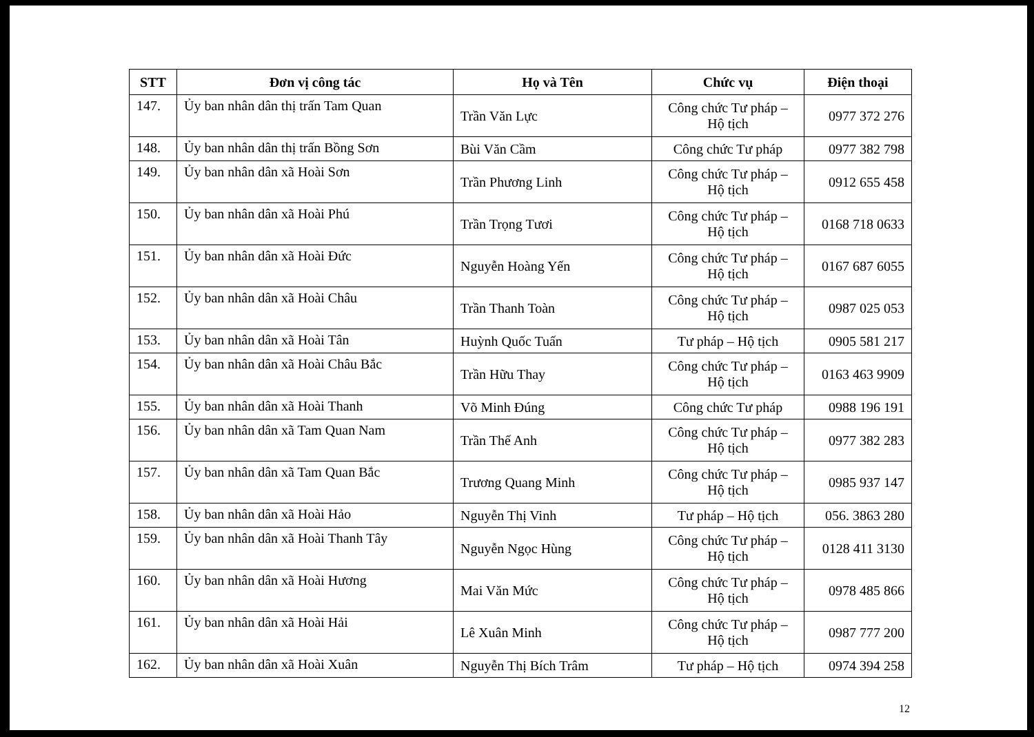| STT | Đơn vị công tác | Họ và Tên | Chức vụ | Điện thoại |
| --- | --- | --- | --- | --- |
| 147. | Ủy ban nhân dân thị trấn Tam Quan | Trần Văn Lực | Công chức Tư pháp – Hộ tịch | 0977 372 276 |
| 148. | Ủy ban nhân dân thị trấn Bồng Sơn | Bùi Văn Cầm | Công chức Tư pháp | 0977 382 798 |
| 149. | Ủy ban nhân dân xã Hoài Sơn | Trần Phương Linh | Công chức Tư pháp – Hộ tịch | 0912 655 458 |
| 150. | Ủy ban nhân dân xã Hoài Phú | Trần Trọng Tươi | Công chức Tư pháp – Hộ tịch | 0168 718 0633 |
| 151. | Ủy ban nhân dân xã Hoài Đức | Nguyễn Hoàng Yến | Công chức Tư pháp – Hộ tịch | 0167 687 6055 |
| 152. | Ủy ban nhân dân xã Hoài Châu | Trần Thanh Toàn | Công chức Tư pháp – Hộ tịch | 0987 025 053 |
| 153. | Ủy ban nhân dân xã Hoài Tân | Huỳnh Quốc Tuấn | Tư pháp – Hộ tịch | 0905 581 217 |
| 154. | Ủy ban nhân dân xã Hoài Châu Bắc | Trần Hữu Thay | Công chức Tư pháp – Hộ tịch | 0163 463 9909 |
| 155. | Ủy ban nhân dân xã Hoài Thanh | Võ Minh Đúng | Công chức Tư pháp | 0988 196 191 |
| 156. | Ủy ban nhân dân xã Tam Quan Nam | Trần Thế Anh | Công chức Tư pháp – Hộ tịch | 0977 382 283 |
| 157. | Ủy ban nhân dân xã Tam Quan Bắc | Trương Quang Minh | Công chức Tư pháp – Hộ tịch | 0985 937 147 |
| 158. | Ủy ban nhân dân xã Hoài Hảo | Nguyễn Thị Vinh | Tư pháp – Hộ tịch | 056. 3863 280 |
| 159. | Ủy ban nhân dân xã Hoài Thanh Tây | Nguyễn Ngọc Hùng | Công chức Tư pháp – Hộ tịch | 0128 411 3130 |
| 160. | Ủy ban nhân dân xã Hoài Hương | Mai Văn Mức | Công chức Tư pháp – Hộ tịch | 0978 485 866 |
| 161. | Ủy ban nhân dân xã Hoài Hải | Lê Xuân Minh | Công chức Tư pháp – Hộ tịch | 0987 777 200 |
| 162. | Ủy ban nhân dân xã Hoài Xuân | Nguyễn Thị Bích Trâm | Tư pháp – Hộ tịch | 0974 394 258 |
12